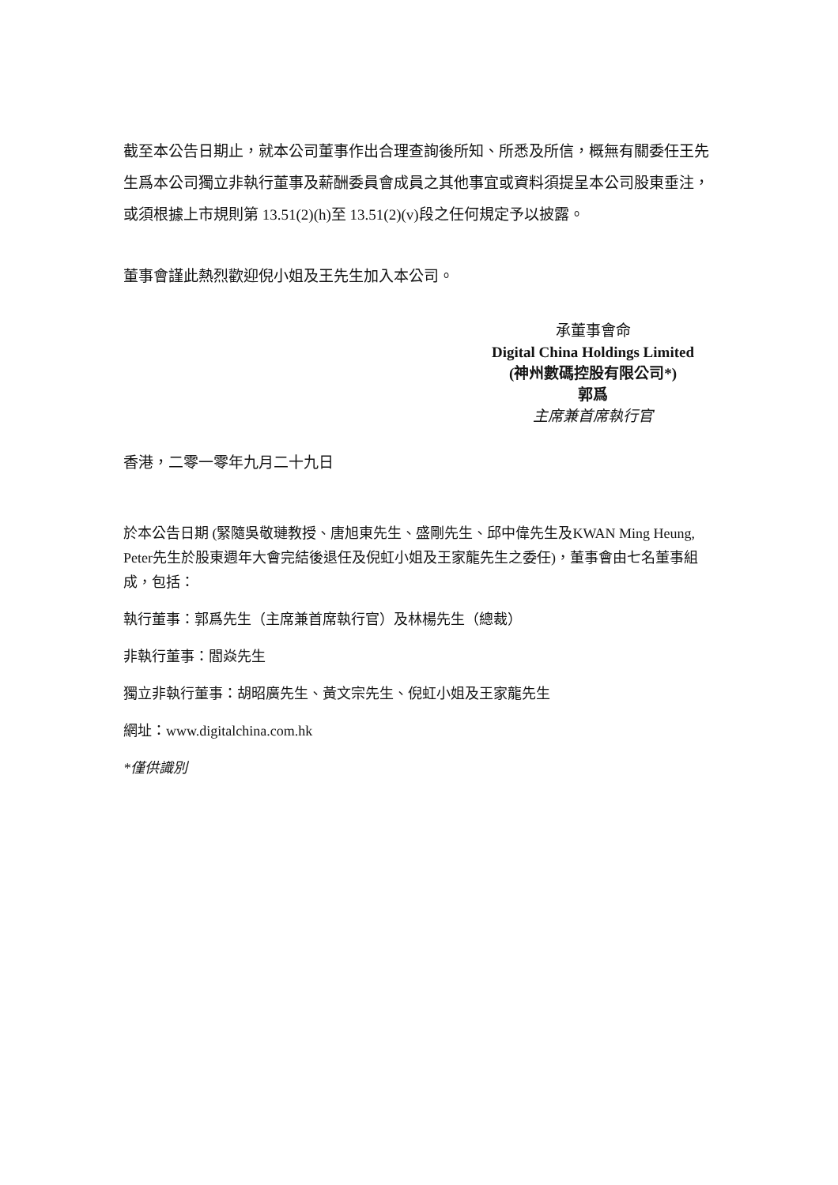截至本公告日期止，就本公司董事作出合理查詢後所知、所悉及所信，概無有關委任王先生爲本公司獨立非執行董事及薪酬委員會成員之其他事宜或資料須提呈本公司股東垂注，或須根據上市規則第 13.51(2)(h)至 13.51(2)(v)段之任何規定予以披露。
董事會謹此熱烈歡迎倪小姐及王先生加入本公司。
承董事會命
Digital China Holdings Limited
(神州數碼控股有限公司*)
郭爲
主席兼首席執行官
香港，二零一零年九月二十九日
於本公告日期 (緊隨吳敬璉教授、唐旭東先生、盛剛先生、邱中偉先生及KWAN Ming Heung, Peter先生於股東週年大會完結後退任及倪虹小姐及王家龍先生之委任)，董事會由七名董事組成，包括：
執行董事：郭爲先生（主席兼首席執行官）及林楊先生（總裁）
非執行董事：閻焱先生
獨立非執行董事：胡昭廣先生、黃文宗先生、倪虹小姐及王家龍先生
網址：www.digitalchina.com.hk
*僅供識別